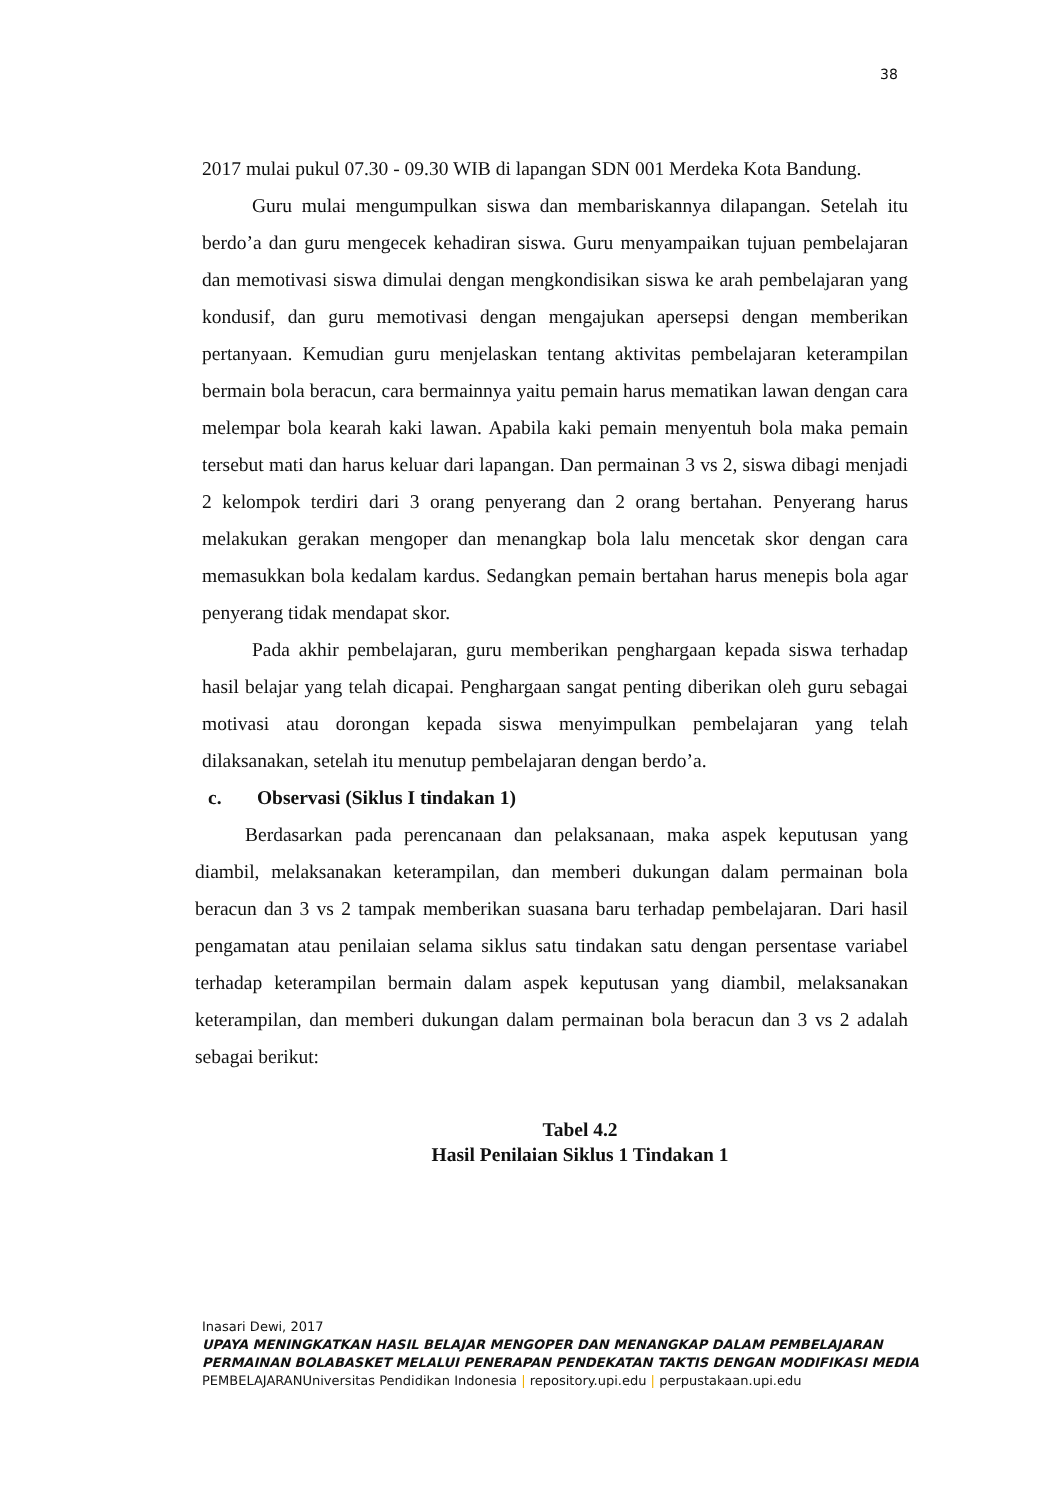38
2017 mulai pukul 07.30 - 09.30 WIB di lapangan SDN 001 Merdeka Kota Bandung.
Guru mulai mengumpulkan siswa dan membariskannya dilapangan. Setelah itu berdo’a dan guru mengecek kehadiran siswa. Guru menyampaikan tujuan pembelajaran dan memotivasi siswa dimulai dengan mengkondisikan siswa ke arah pembelajaran yang kondusif, dan guru memotivasi dengan mengajukan apersepsi dengan memberikan pertanyaan. Kemudian guru menjelaskan tentang aktivitas pembelajaran keterampilan bermain bola beracun, cara bermainnya yaitu pemain harus mematikan lawan dengan cara melempar bola kearah kaki lawan. Apabila kaki pemain menyentuh bola maka pemain tersebut mati dan harus keluar dari lapangan. Dan permainan 3 vs 2, siswa dibagi menjadi 2 kelompok terdiri dari 3 orang penyerang dan 2 orang bertahan. Penyerang harus melakukan gerakan mengoper dan menangkap bola lalu mencetak skor dengan cara memasukkan bola kedalam kardus. Sedangkan pemain bertahan harus menepis bola agar penyerang tidak mendapat skor.
Pada akhir pembelajaran, guru memberikan penghargaan kepada siswa terhadap hasil belajar yang telah dicapai. Penghargaan sangat penting diberikan oleh guru sebagai motivasi atau dorongan kepada siswa menyimpulkan pembelajaran yang telah dilaksanakan, setelah itu menutup pembelajaran dengan berdo’a.
c. Observasi (Siklus I tindakan 1)
Berdasarkan pada perencanaan dan pelaksanaan, maka aspek keputusan yang diambil, melaksanakan keterampilan, dan memberi dukungan dalam permainan bola beracun dan 3 vs 2 tampak memberikan suasana baru terhadap pembelajaran. Dari hasil pengamatan atau penilaian selama siklus satu tindakan satu dengan persentase variabel terhadap keterampilan bermain dalam aspek keputusan yang diambil, melaksanakan keterampilan, dan memberi dukungan dalam permainan bola beracun dan 3 vs 2 adalah sebagai berikut:
Tabel 4.2
Hasil Penilaian Siklus 1 Tindakan 1
Inasari Dewi, 2017
UPAYA MENINGKATKAN HASIL BELAJAR MENGOPER DAN MENANGKAP DALAM PEMBELAJARAN PERMAINAN BOLABASKET MELALUI PENERAPAN PENDEKATAN TAKTIS DENGAN MODIFIKASI MEDIA PEMBELAJARANUniversitas Pendidikan Indonesia | repository.upi.edu | perpustakaan.upi.edu